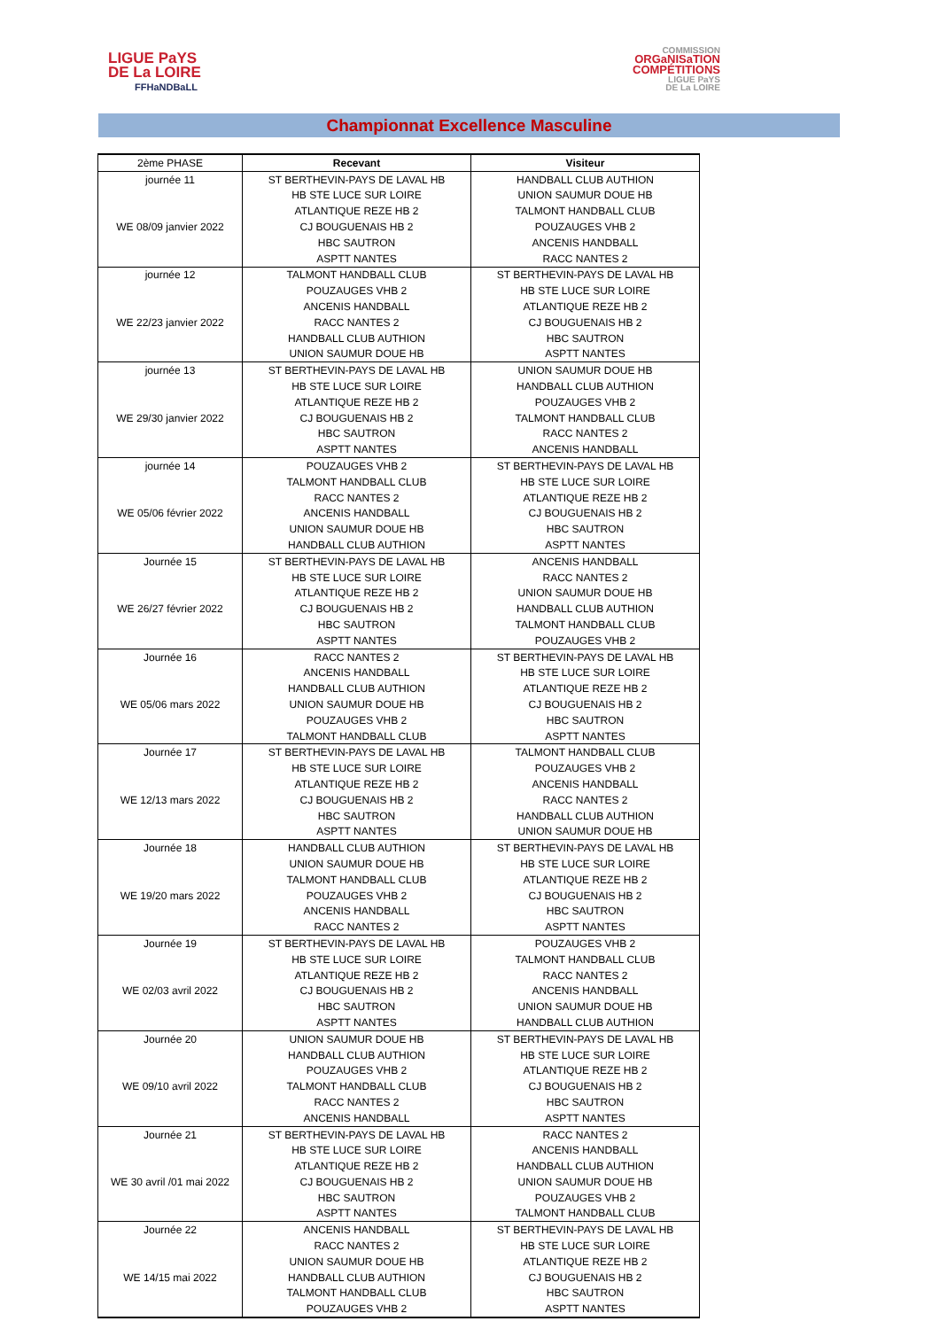LIGUE PaYS
DE La LOIRE
FFHaNDBaLL
COMMISSION
ORGaNISaTION
COMPÉTITIONS
LIGUE PaYS
DE La LOIRE
Championnat Excellence Masculine
| 2ème PHASE | Recevant | Visiteur |
| --- | --- | --- |
| journée 11 | ST BERTHEVIN-PAYS DE LAVAL HB | HANDBALL CLUB AUTHION |
| | HB STE LUCE SUR LOIRE | UNION SAUMUR DOUE HB |
| | ATLANTIQUE REZE HB 2 | TALMONT HANDBALL CLUB |
| WE 08/09 janvier 2022 | CJ BOUGUENAIS HB 2 | POUZAUGES VHB 2 |
| | HBC SAUTRON | ANCENIS HANDBALL |
| | ASPTT NANTES | RACC NANTES 2 |
| journée 12 | TALMONT HANDBALL CLUB | ST BERTHEVIN-PAYS DE LAVAL HB |
| | POUZAUGES VHB 2 | HB STE LUCE SUR LOIRE |
| | ANCENIS HANDBALL | ATLANTIQUE REZE HB 2 |
| WE 22/23 janvier 2022 | RACC NANTES 2 | CJ BOUGUENAIS HB 2 |
| | HANDBALL CLUB AUTHION | HBC SAUTRON |
| | UNION SAUMUR DOUE HB | ASPTT NANTES |
| journée 13 | ST BERTHEVIN-PAYS DE LAVAL HB | UNION SAUMUR DOUE HB |
| | HB STE LUCE SUR LOIRE | HANDBALL CLUB AUTHION |
| | ATLANTIQUE REZE HB 2 | POUZAUGES VHB 2 |
| WE 29/30 janvier 2022 | CJ BOUGUENAIS HB 2 | TALMONT HANDBALL CLUB |
| | HBC SAUTRON | RACC NANTES 2 |
| | ASPTT NANTES | ANCENIS HANDBALL |
| journée 14 | POUZAUGES VHB 2 | ST BERTHEVIN-PAYS DE LAVAL HB |
| | TALMONT HANDBALL CLUB | HB STE LUCE SUR LOIRE |
| | RACC NANTES 2 | ATLANTIQUE REZE HB 2 |
| WE 05/06 février 2022 | ANCENIS HANDBALL | CJ BOUGUENAIS HB 2 |
| | UNION SAUMUR DOUE HB | HBC SAUTRON |
| | HANDBALL CLUB AUTHION | ASPTT NANTES |
| Journée 15 | ST BERTHEVIN-PAYS DE LAVAL HB | ANCENIS HANDBALL |
| | HB STE LUCE SUR LOIRE | RACC NANTES 2 |
| | ATLANTIQUE REZE HB 2 | UNION SAUMUR DOUE HB |
| WE 26/27 février 2022 | CJ BOUGUENAIS HB 2 | HANDBALL CLUB AUTHION |
| | HBC SAUTRON | TALMONT HANDBALL CLUB |
| | ASPTT NANTES | POUZAUGES VHB 2 |
| Journée 16 | RACC NANTES 2 | ST BERTHEVIN-PAYS DE LAVAL HB |
| | ANCENIS HANDBALL | HB STE LUCE SUR LOIRE |
| | HANDBALL CLUB AUTHION | ATLANTIQUE REZE HB 2 |
| WE 05/06 mars 2022 | UNION SAUMUR DOUE HB | CJ BOUGUENAIS HB 2 |
| | POUZAUGES VHB 2 | HBC SAUTRON |
| | TALMONT HANDBALL CLUB | ASPTT NANTES |
| Journée 17 | ST BERTHEVIN-PAYS DE LAVAL HB | TALMONT HANDBALL CLUB |
| | HB STE LUCE SUR LOIRE | POUZAUGES VHB 2 |
| | ATLANTIQUE REZE HB 2 | ANCENIS HANDBALL |
| WE 12/13 mars 2022 | CJ BOUGUENAIS HB 2 | RACC NANTES 2 |
| | HBC SAUTRON | HANDBALL CLUB AUTHION |
| | ASPTT NANTES | UNION SAUMUR DOUE HB |
| Journée 18 | HANDBALL CLUB AUTHION | ST BERTHEVIN-PAYS DE LAVAL HB |
| | UNION SAUMUR DOUE HB | HB STE LUCE SUR LOIRE |
| | TALMONT HANDBALL CLUB | ATLANTIQUE REZE HB 2 |
| WE 19/20 mars 2022 | POUZAUGES VHB 2 | CJ BOUGUENAIS HB 2 |
| | ANCENIS HANDBALL | HBC SAUTRON |
| | RACC NANTES 2 | ASPTT NANTES |
| Journée 19 | ST BERTHEVIN-PAYS DE LAVAL HB | POUZAUGES VHB 2 |
| | HB STE LUCE SUR LOIRE | TALMONT HANDBALL CLUB |
| | ATLANTIQUE REZE HB 2 | RACC NANTES 2 |
| WE 02/03 avril 2022 | CJ BOUGUENAIS HB 2 | ANCENIS HANDBALL |
| | HBC SAUTRON | UNION SAUMUR DOUE HB |
| | ASPTT NANTES | HANDBALL CLUB AUTHION |
| Journée 20 | UNION SAUMUR DOUE HB | ST BERTHEVIN-PAYS DE LAVAL HB |
| | HANDBALL CLUB AUTHION | HB STE LUCE SUR LOIRE |
| | POUZAUGES VHB 2 | ATLANTIQUE REZE HB 2 |
| WE 09/10 avril 2022 | TALMONT HANDBALL CLUB | CJ BOUGUENAIS HB 2 |
| | RACC NANTES 2 | HBC SAUTRON |
| | ANCENIS HANDBALL | ASPTT NANTES |
| Journée 21 | ST BERTHEVIN-PAYS DE LAVAL HB | RACC NANTES 2 |
| | HB STE LUCE SUR LOIRE | ANCENIS HANDBALL |
| | ATLANTIQUE REZE HB 2 | HANDBALL CLUB AUTHION |
| WE 30 avril /01 mai 2022 | CJ BOUGUENAIS HB 2 | UNION SAUMUR DOUE HB |
| | HBC SAUTRON | POUZAUGES VHB 2 |
| | ASPTT NANTES | TALMONT HANDBALL CLUB |
| Journée 22 | ANCENIS HANDBALL | ST BERTHEVIN-PAYS DE LAVAL HB |
| | RACC NANTES 2 | HB STE LUCE SUR LOIRE |
| | UNION SAUMUR DOUE HB | ATLANTIQUE REZE HB 2 |
| WE 14/15 mai 2022 | HANDBALL CLUB AUTHION | CJ BOUGUENAIS HB 2 |
| | TALMONT HANDBALL CLUB | HBC SAUTRON |
| | POUZAUGES VHB 2 | ASPTT NANTES |